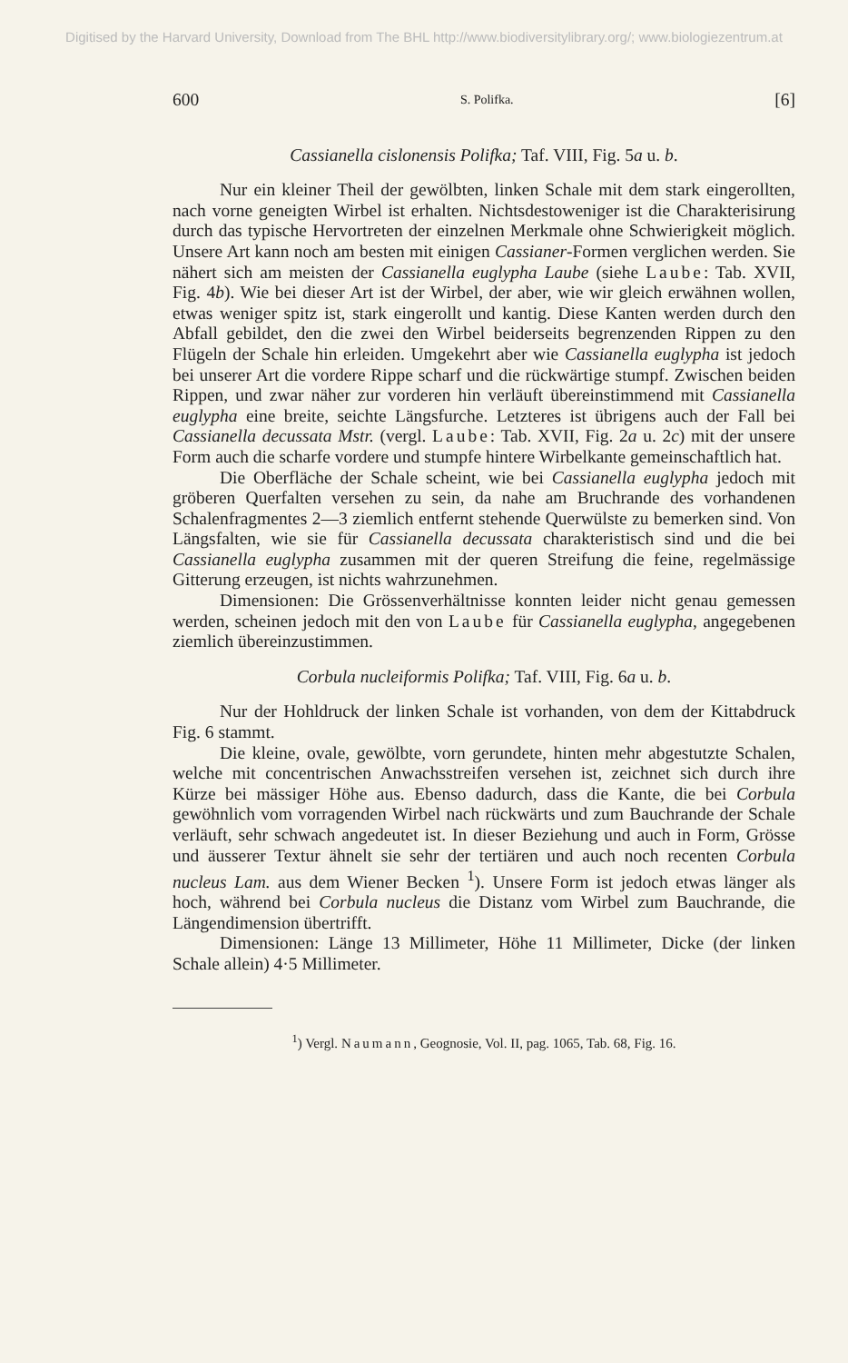Digitised by the Harvard University, Download from The BHL http://www.biodiversitylibrary.org/; www.biologiezentrum.at
600 S. Polifka. [6]
Cassianella cislonensis Polifka; Taf. VIII, Fig. 5a u. b.
Nur ein kleiner Theil der gewölbten, linken Schale mit dem stark eingerollten, nach vorne geneigten Wirbel ist erhalten. Nichtsdestoweniger ist die Charakterisirung durch das typische Hervortreten der einzelnen Merkmale ohne Schwierigkeit möglich. Unsere Art kann noch am besten mit einigen Cassianer-Formen verglichen werden. Sie nähert sich am meisten der Cassianella euglypha Laube (siehe Laube: Tab. XVII, Fig. 4b). Wie bei dieser Art ist der Wirbel, der aber, wie wir gleich erwähnen wollen, etwas weniger spitz ist, stark eingerollt und kantig. Diese Kanten werden durch den Abfall gebildet, den die zwei den Wirbel beiderseits begrenzenden Rippen zu den Flügeln der Schale hin erleiden. Umgekehrt aber wie Cassianella euglypha ist jedoch bei unserer Art die vordere Rippe scharf und die rückwärtige stumpf. Zwischen beiden Rippen, und zwar näher zur vorderen hin verläuft übereinstimmend mit Cassianella euglypha eine breite, seichte Längsfurche. Letzteres ist übrigens auch der Fall bei Cassianella decussata Mstr. (vergl. Laube: Tab. XVII, Fig. 2a u. 2c) mit der unsere Form auch die scharfe vordere und stumpfe hintere Wirbelkante gemeinschaftlich hat.
Die Oberfläche der Schale scheint, wie bei Cassianella euglypha jedoch mit gröberen Querfalten versehen zu sein, da nahe am Bruchrande des vorhandenen Schalenfragmentes 2—3 ziemlich entfernt stehende Querwülste zu bemerken sind. Von Längsfalten, wie sie für Cassianella decussata charakteristisch sind und die bei Cassianella euglypha zusammen mit der queren Streifung die feine, regelmässige Gitterung erzeugen, ist nichts wahrzunehmen.
Dimensionen: Die Grössenverhältnisse konnten leider nicht genau gemessen werden, scheinen jedoch mit den von Laube für Cassianella euglypha, angegebenen ziemlich übereinzustimmen.
Corbula nucleiformis Polifka; Taf. VIII, Fig. 6a u. b.
Nur der Hohldruck der linken Schale ist vorhanden, von dem der Kittabdruck Fig. 6 stammt.
Die kleine, ovale, gewölbte, vorn gerundete, hinten mehr abgestutzte Schalen, welche mit concentrischen Anwachsstreifen versehen ist, zeichnet sich durch ihre Kürze bei mässiger Höhe aus. Ebenso dadurch, dass die Kante, die bei Corbula gewöhnlich vom vorragenden Wirbel nach rückwärts und zum Bauchrande der Schale verläuft, sehr schwach angedeutet ist. In dieser Beziehung und auch in Form, Grösse und äusserer Textur ähnelt sie sehr der tertiären und auch noch recenten Corbula nucleus Lam. aus dem Wiener Becken <sup>1</sup>). Unsere Form ist jedoch etwas länger als hoch, während bei Corbula nucleus die Distanz vom Wirbel zum Bauchrande, die Längendimension übertrifft.
Dimensionen: Länge 13 Millimeter, Höhe 11 Millimeter, Dicke (der linken Schale allein) 4·5 Millimeter.
<sup>1</sup>) Vergl. Naumann, Geognosie, Vol. II, pag. 1065, Tab. 68, Fig. 16.